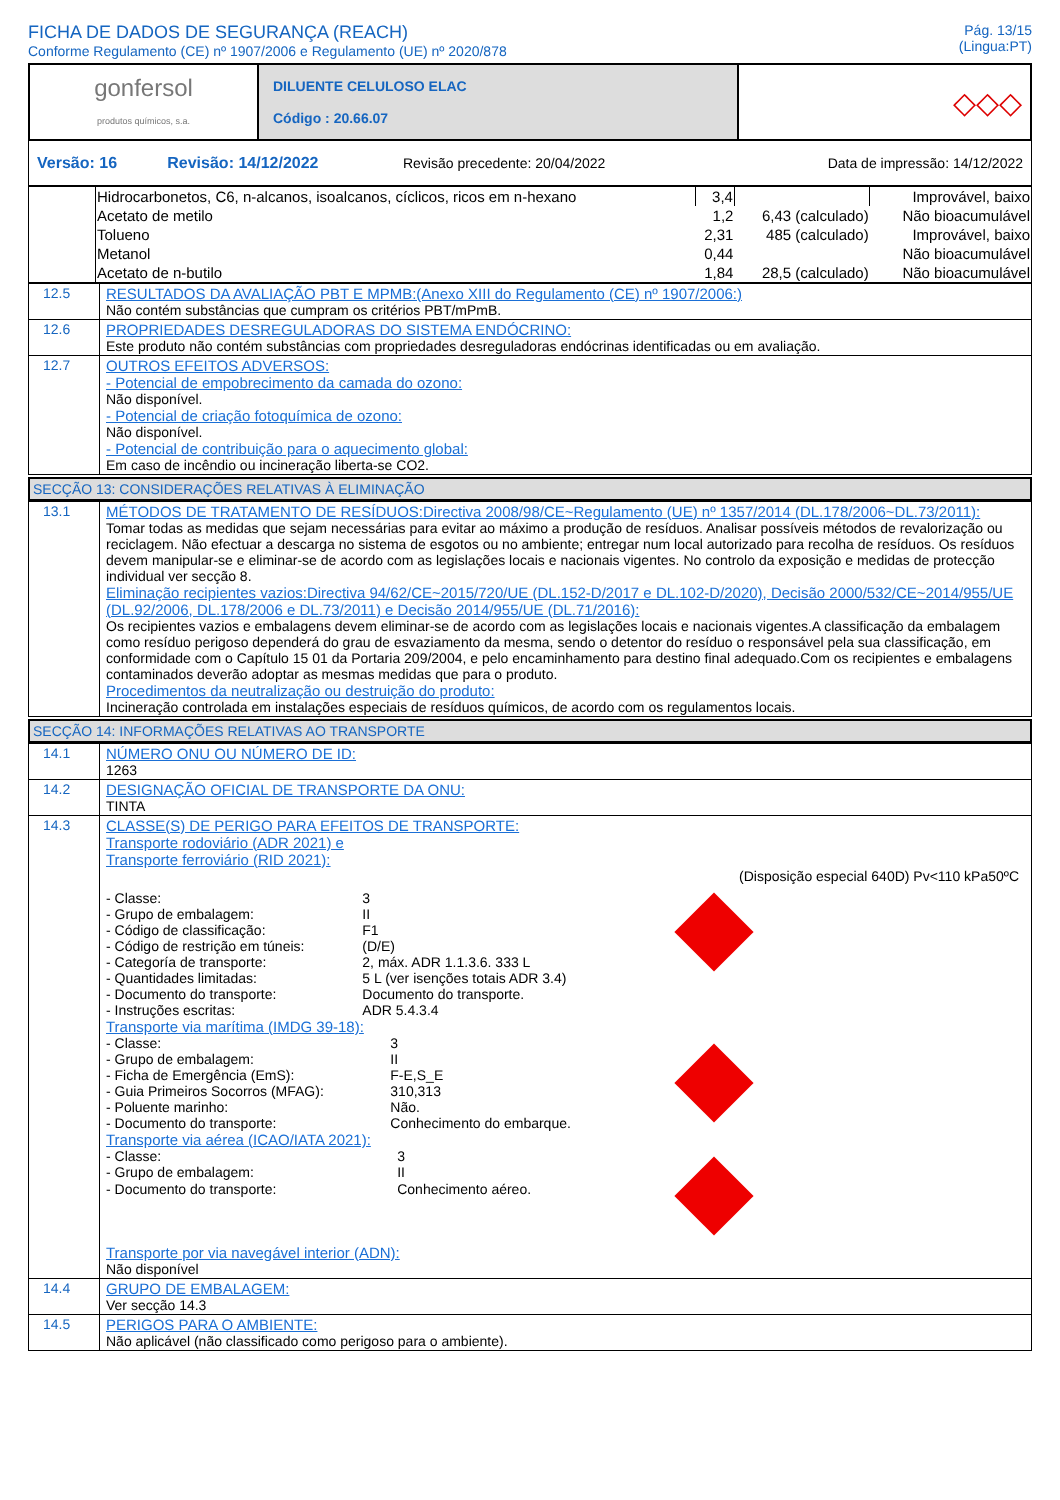FICHA DE DADOS DE SEGURANÇA (REACH)
Conforme Regulamento (CE) nº 1907/2006 e Regulamento (UE) nº 2020/878
Pág. 13/15
(Lingua:PT)
| gonfersol produtos químicos, s.a. | DILUENTE CELULOSO ELAC Código : 20.66.07 | ◇◇◇ |
| Versão: 16 | Revisão: 14/12/2022 | Revisão precedente: 20/04/2022 | Data de impressão: 14/12/2022 |
| | Hidrocarbonetos, C6, n-alcanos, isoalcanos, cíclicos, ricos em n-hexano | 3,4 | | Improvável, baixo |
| | Acetato de metilo | 1,2 | 6,43 (calculado) | Não bioacumulável |
| | Tolueno | 2,31 | 485 (calculado) | Improvável, baixo |
| | Metanol | 0,44 | | Não bioacumulável |
| | Acetato de n-butilo | 1,84 | 28,5 (calculado) | Não bioacumulável |
| 12.5 | RESULTADOS DA AVALIAÇÃO PBT E MPMB:(Anexo XIII do Regulamento (CE) nº 1907/2006:) Não contém substâncias que cumpram os critérios PBT/mPmB. |
| 12.6 | PROPRIEDADES DESREGULADORAS DO SISTEMA ENDÓCRINO: Este produto não contém substâncias com propriedades desreguladoras endócrinas identificadas ou em avaliação. |
| 12.7 | OUTROS EFEITOS ADVERSOS: - Potencial de empobrecimento da camada do ozono: Não disponível. - Potencial de criação fotoquímica de ozono: Não disponível. - Potencial de contribuição para o aquecimento global: Em caso de incêndio ou incineração liberta-se CO2. |
SECÇÃO 13: CONSIDERAÇÕES RELATIVAS À ELIMINAÇÃO
| 13.1 | MÉTODOS DE TRATAMENTO DE RESÍDUOS:Directiva 2008/98/CE~Regulamento (UE) nº 1357/2014 (DL.178/2006~DL.73/2011): Tomar todas as medidas que sejam necessárias para evitar ao máximo a produção de resíduos. Analisar possíveis métodos de revalorização ou reciclagem. Não efectuar a descarga no sistema de esgotos ou no ambiente; entregar num local autorizado para recolha de resíduos. Os resíduos devem manipular-se e eliminar-se de acordo com as legislações locais e nacionais vigentes. No controlo da exposição e medidas de protecção individual ver secção 8. Eliminação recipientes vazios:Directiva 94/62/CE~2015/720/UE (DL.152-D/2017 e DL.102-D/2020), Decisão 2000/532/CE~2014/955/UE (DL.92/2006, DL.178/2006 e DL.73/2011) e Decisão 2014/955/UE (DL.71/2016): Os recipientes vazios e embalagens devem eliminar-se de acordo com as legislações locais e nacionais vigentes.A classificação da embalagem como resíduo perigoso dependerá do grau de esvaziamento da mesma, sendo o detentor do resíduo o responsável pela sua classificação, em conformidade com o Capítulo 15 01 da Portaria 209/2004, e pelo encaminhamento para destino final adequado.Com os recipientes e embalagens contaminados deverão adoptar as mesmas medidas que para o produto. Procedimentos da neutralização ou destruição do produto: Incineração controlada em instalações especiais de resíduos químicos, de acordo com os regulamentos locais. |
SECÇÃO 14: INFORMAÇÕES RELATIVAS AO TRANSPORTE
| 14.1 | NÚMERO ONU OU NÚMERO DE ID: 1263 |
| 14.2 | DESIGNAÇÃO OFICIAL DE TRANSPORTE DA ONU: TINTA |
| 14.3 | CLASSE(S) DE PERIGO PARA EFEITOS DE TRANSPORTE: Transporte rodoviário (ADR 2021) e Transporte ferroviário (RID 2021): (Disposição especial 640D) Pv<110 kPa50ºC / - Classe: / 3 / / - Grupo de embalagem: / II / / - Código de classificação: / F1 / / - Código de restrição em túneis: / (D/E) / / - Categoría de transporte: / 2, máx. ADR 1.1.3.6. 333 L / / - Quantidades limitadas: / 5 L (ver isenções totais ADR 3.4) / / - Documento do transporte: / Documento do transporte. / / - Instruções escritas: / ADR 5.4.3.4 / Transporte via marítima (IMDG 39-18): / - Classe: / 3 / / - Grupo de embalagem: / II / / - Ficha de Emergência (EmS): / F-E,S_E / / - Guia Primeiros Socorros (MFAG): / 310,313 / / - Poluente marinho: / Não. / / - Documento do transporte: / Conhecimento do embarque. / Transporte via aérea (ICAO/IATA 2021): / - Classe: / 3 / / - Grupo de embalagem: / II / / - Documento do transporte: / Conhecimento aéreo. / Transporte por via navegável interior (ADN): Não disponível |
| 14.4 | GRUPO DE EMBALAGEM: Ver secção 14.3 |
| 14.5 | PERIGOS PARA O AMBIENTE: Não aplicável (não classificado como perigoso para o ambiente). |